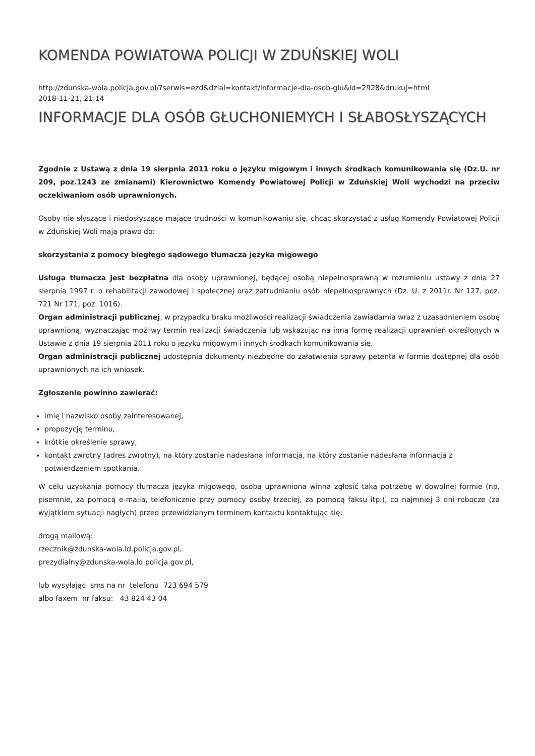KOMENDA POWIATOWA POLICJI W ZDUŃSKIEJ WOLI
http://zdunska-wola.policja.gov.pl/?serwis=ezd&dzial=kontakt/informacje-dla-osob-glu&id=2928&drukuj=html
2018-11-21, 21:14
INFORMACJE DLA OSÓB GŁUCHONIEMYCH I SŁABOSŁYSZĄCYCH
Zgodnie z Ustawą z dnia 19 sierpnia 2011 roku o języku migowym i innych środkach komunikowania się (Dz.U. nr 209, poz.1243 ze zmianami) Kierownictwo Komendy Powiatowej Policji w Zduńskiej Woli wychodzi na przeciw oczekiwaniom osób uprawnionych.
Osoby nie słyszące i niedosłyszące mające trudności w komunikowaniu się, chcąc skorzystać z usług Komendy Powiatowej Policji w Zduńskiej Woli mają prawo do:
skorzystania z pomocy biegłego sądowego tłumacza języka migowego
Usługa tłumacza jest bezpłatna dla osoby uprawnionej, będącej osobą niepełnosprawną w rozumieniu ustawy z dnia 27 sierpnia 1997 r. o rehabilitacji zawodowej i społecznej oraz zatrudnianiu osób niepełnosprawnych (Dz. U. z 2011r. Nr 127, poz. 721 Nr 171, poz. 1016).
Organ administracji publicznej, w przypadku braku możliwości realizacji świadczenia zawiadamia wraz z uzasadnieniem osobę uprawnioną, wyznaczając możliwy termin realizacji świadczenia lub wskazując na inną formę realizacji uprawnień określonych w Ustawie z dnia 19 sierpnia 2011 roku o języku migowym i innych środkach komunikowania się.
Organ administracji publicznej udostępnia dokumenty niezbędne do załatwienia sprawy petenta w formie dostępnej dla osób uprawnionych na ich wniosek.
Zgłoszenie powinno zawierać:
imię i nazwisko osoby zainteresowanej,
propozycję terminu,
krótkie określenie sprawy,
kontakt zwrotny (adres zwrotny), na który zostanie nadesłana informacja, na który zostanie nadesłana informacja z potwierdzeniem spotkania.
W celu uzyskania pomocy tłumacza języka migowego, osoba uprawniona winna zgłosić taką potrzebę w dowolnej formie (np. pisemnie, za pomocą e-maila, telefonicznie przy pomocy osoby trzeciej, za pomocą faksu itp.), co najmniej 3 dni robocze (za wyjątkiem sytuacji nagłych) przed przewidzianym terminem kontaktu kontaktując się:
drogą mailową:
rzecznik@zdunska-wola.ld.policja.gov.pl,
prezydialny@zdunska-wola.ld.policja.gov.pl,
lub wysyłając sms na nr telefonu 723 694 579
albo faxem nr faksu: 43 824 43 04